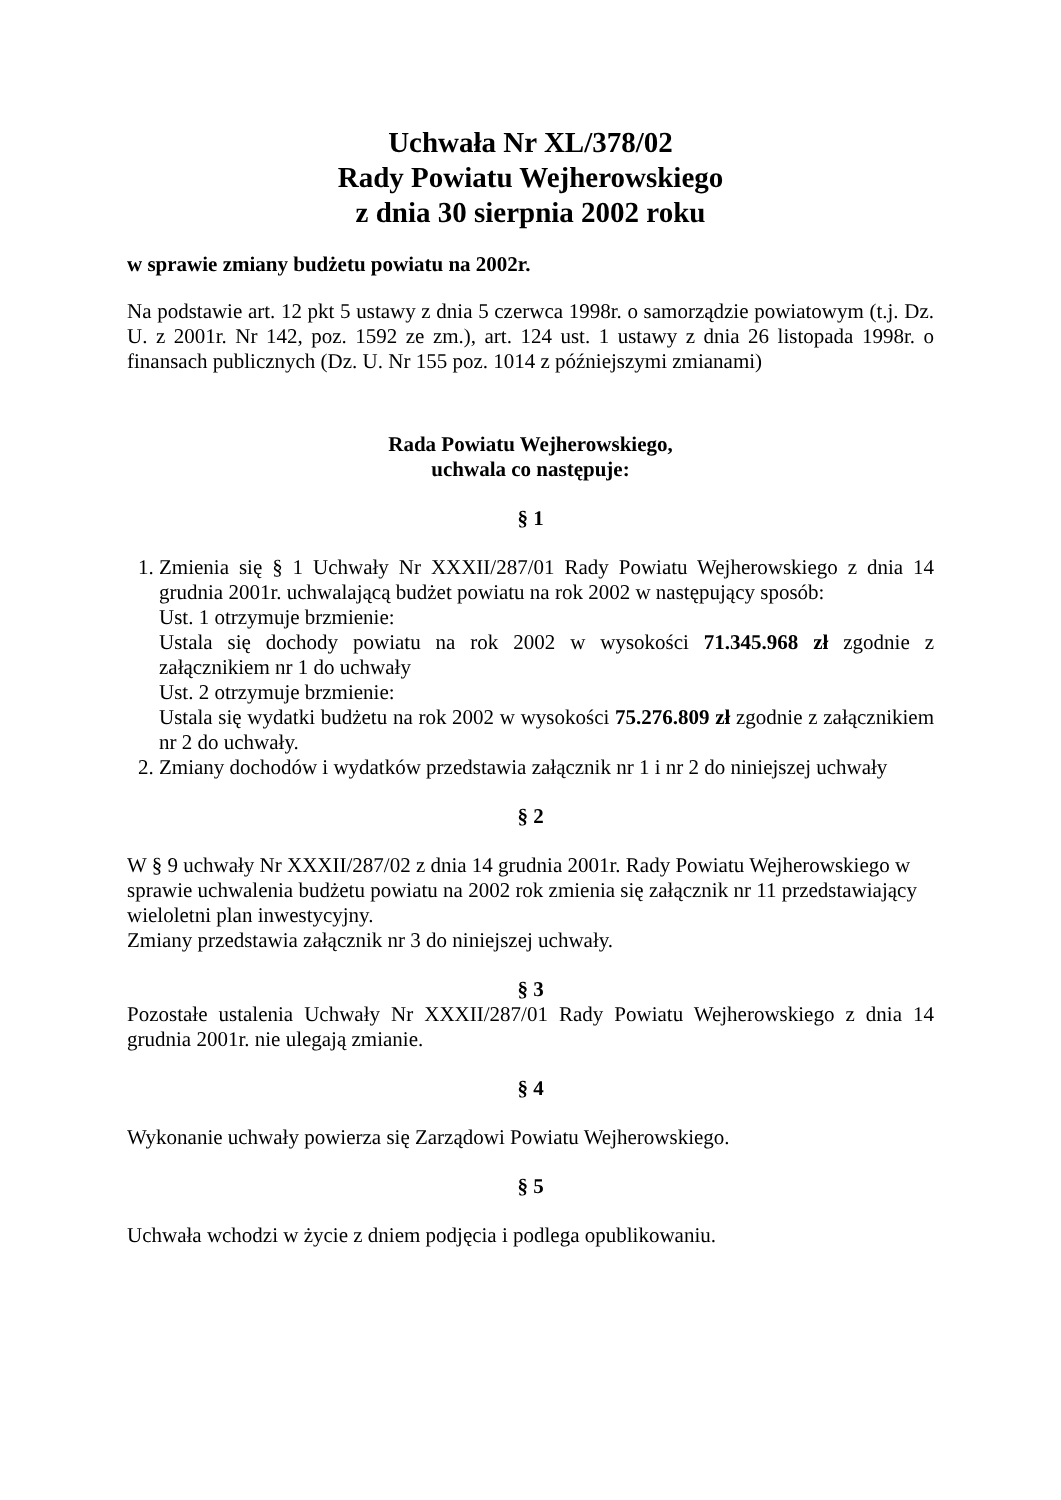Uchwała Nr XL/378/02
Rady Powiatu Wejherowskiego
z dnia 30 sierpnia 2002 roku
w sprawie zmiany budżetu powiatu na 2002r.
Na podstawie art. 12 pkt 5 ustawy z dnia 5 czerwca 1998r. o samorządzie powiatowym (t.j. Dz. U. z 2001r. Nr 142, poz. 1592 ze zm.), art. 124 ust. 1 ustawy z dnia 26 listopada 1998r. o finansach publicznych (Dz. U. Nr 155 poz. 1014 z późniejszymi zmianami)
Rada Powiatu Wejherowskiego,
uchwala co następuje:
§ 1
1. Zmienia się § 1 Uchwały Nr XXXII/287/01 Rady Powiatu Wejherowskiego z dnia 14 grudnia 2001r. uchwalającą budżet powiatu na rok 2002 w następujący sposób:
Ust. 1 otrzymuje brzmienie:
Ustala się dochody powiatu na rok 2002 w wysokości 71.345.968 zł zgodnie z załącznikiem nr 1 do uchwały
Ust. 2 otrzymuje brzmienie:
Ustala się wydatki budżetu na rok 2002 w wysokości 75.276.809 zł zgodnie z załącznikiem nr 2 do uchwały.
2. Zmiany dochodów i wydatków przedstawia załącznik nr 1 i nr 2 do niniejszej uchwały
§ 2
W § 9 uchwały Nr XXXII/287/02 z dnia 14 grudnia 2001r. Rady Powiatu Wejherowskiego w sprawie uchwalenia budżetu powiatu na 2002 rok zmienia się załącznik nr 11 przedstawiający wieloletni plan inwestycyjny.
Zmiany przedstawia załącznik nr 3 do niniejszej uchwały.
§ 3
Pozostałe ustalenia Uchwały Nr XXXII/287/01 Rady Powiatu Wejherowskiego z dnia 14 grudnia 2001r. nie ulegają zmianie.
§ 4
Wykonanie uchwały powierza się Zarządowi Powiatu Wejherowskiego.
§ 5
Uchwała wchodzi w życie z dniem podjęcia i podlega opublikowaniu.